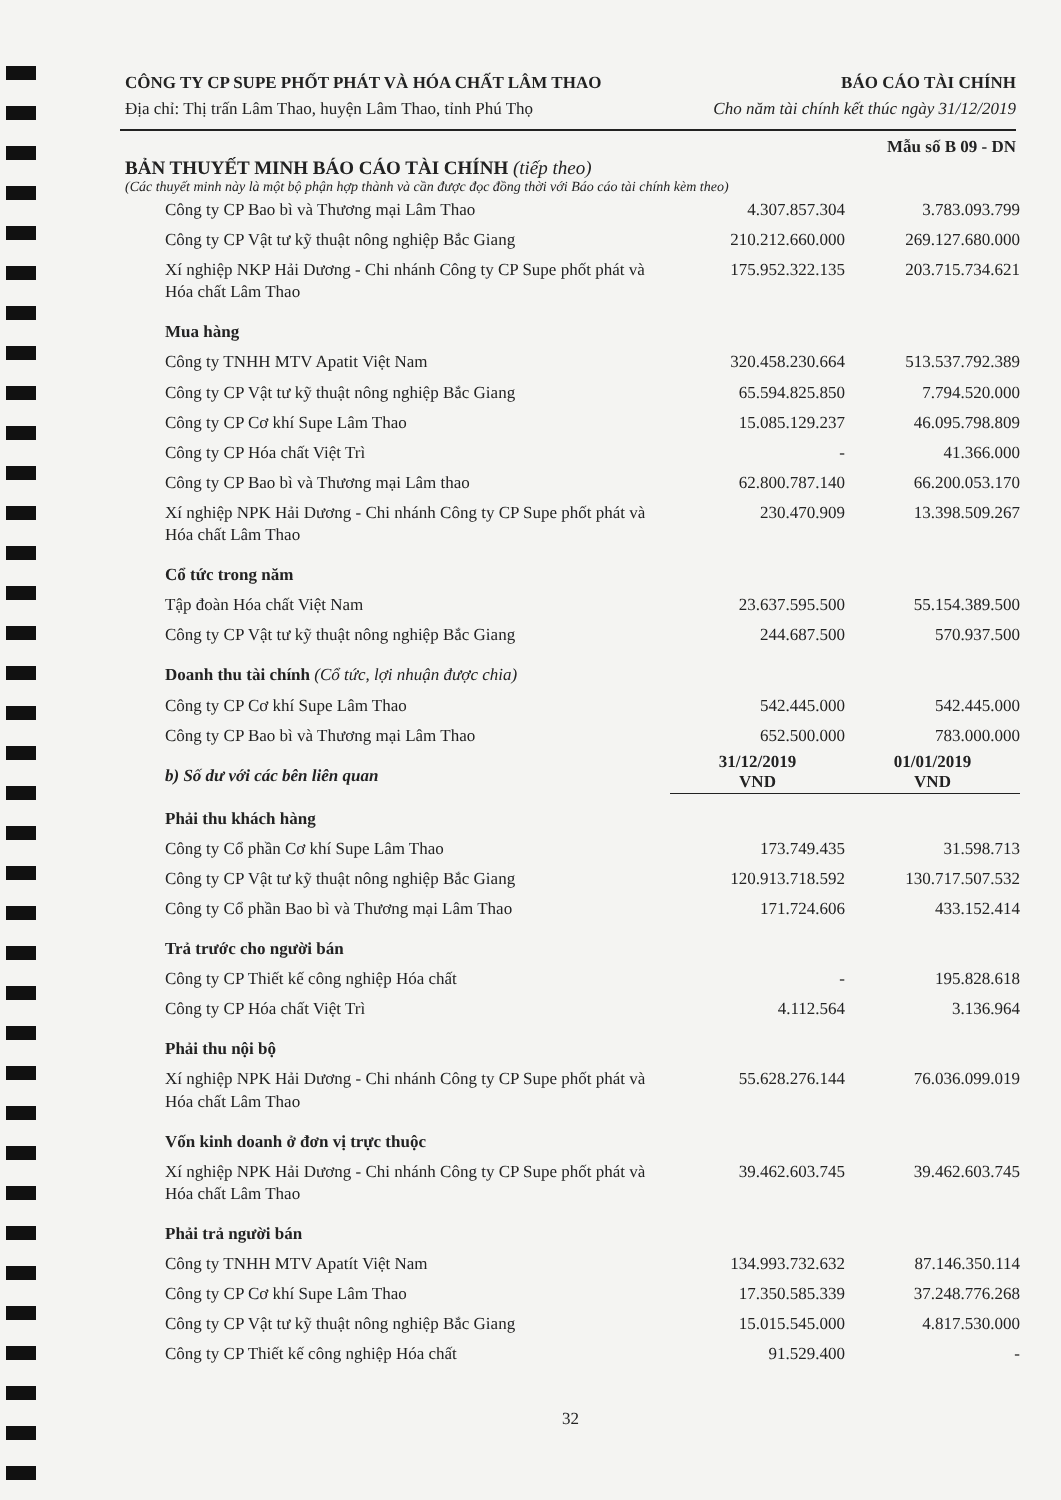CÔNG TY CP SUPE PHỐT PHÁT VÀ HÓA CHẤT LÂM THAO
Địa chỉ: Thị trấn Lâm Thao, huyện Lâm Thao, tỉnh Phú Thọ
BÁO CÁO TÀI CHÍNH
Cho năm tài chính kết thúc ngày 31/12/2019
Mẫu số B 09 - DN
BẢN THUYẾT MINH BÁO CÁO TÀI CHÍNH (tiếp theo)
(Các thuyết minh này là một bộ phận hợp thành và cần được đọc đồng thời với Báo cáo tài chính kèm theo)
| Công ty CP Bao bì và Thương mại Lâm Thao | 4.307.857.304 | 3.783.093.799 |
| Công ty CP Vật tư kỹ thuật nông nghiệp Bắc Giang | 210.212.660.000 | 269.127.680.000 |
| Xí nghiệp NKP Hải Dương - Chi nhánh Công ty CP Supe phốt phát và Hóa chất Lâm Thao | 175.952.322.135 | 203.715.734.621 |
| Mua hàng | | |
| Công ty TNHH MTV Apatit Việt Nam | 320.458.230.664 | 513.537.792.389 |
| Công ty CP Vật tư kỹ thuật nông nghiệp Bắc Giang | 65.594.825.850 | 7.794.520.000 |
| Công ty CP Cơ khí Supe Lâm Thao | 15.085.129.237 | 46.095.798.809 |
| Công ty CP Hóa chất Việt Trì | - | 41.366.000 |
| Công ty CP Bao bì và Thương mại Lâm thao | 62.800.787.140 | 66.200.053.170 |
| Xí nghiệp NPK Hải Dương - Chi nhánh Công ty CP Supe phốt phát và Hóa chất Lâm Thao | 230.470.909 | 13.398.509.267 |
| Cổ tức trong năm | | |
| Tập đoàn Hóa chất Việt Nam | 23.637.595.500 | 55.154.389.500 |
| Công ty CP Vật tư kỹ thuật nông nghiệp Bắc Giang | 244.687.500 | 570.937.500 |
| Doanh thu tài chính (Cổ tức, lợi nhuận được chia) | | |
| Công ty CP Cơ khí Supe Lâm Thao | 542.445.000 | 542.445.000 |
| Công ty CP Bao bì và Thương mại Lâm Thao | 652.500.000 | 783.000.000 |
| b) Số dư với các bên liên quan | 31/12/2019 VND | 01/01/2019 VND |
| Phải thu khách hàng | | |
| Công ty Cổ phần Cơ khí Supe Lâm Thao | 173.749.435 | 31.598.713 |
| Công ty CP Vật tư kỹ thuật nông nghiệp Bắc Giang | 120.913.718.592 | 130.717.507.532 |
| Công ty Cổ phần Bao bì và Thương mại Lâm Thao | 171.724.606 | 433.152.414 |
| Trả trước cho người bán | | |
| Công ty CP Thiết kế công nghiệp Hóa chất | - | 195.828.618 |
| Công ty CP Hóa chất Việt Trì | 4.112.564 | 3.136.964 |
| Phải thu nội bộ | | |
| Xí nghiệp NPK Hải Dương - Chi nhánh Công ty CP Supe phốt phát và Hóa chất Lâm Thao | 55.628.276.144 | 76.036.099.019 |
| Vốn kinh doanh ở đơn vị trực thuộc | | |
| Xí nghiệp NPK Hải Dương - Chi nhánh Công ty CP Supe phốt phát và Hóa chất Lâm Thao | 39.462.603.745 | 39.462.603.745 |
| Phải trả người bán | | |
| Công ty TNHH MTV Apatít Việt Nam | 134.993.732.632 | 87.146.350.114 |
| Công ty CP Cơ khí Supe Lâm Thao | 17.350.585.339 | 37.248.776.268 |
| Công ty CP Vật tư kỹ thuật nông nghiệp Bắc Giang | 15.015.545.000 | 4.817.530.000 |
| Công ty CP Thiết kế công nghiệp Hóa chất | 91.529.400 | - |
32